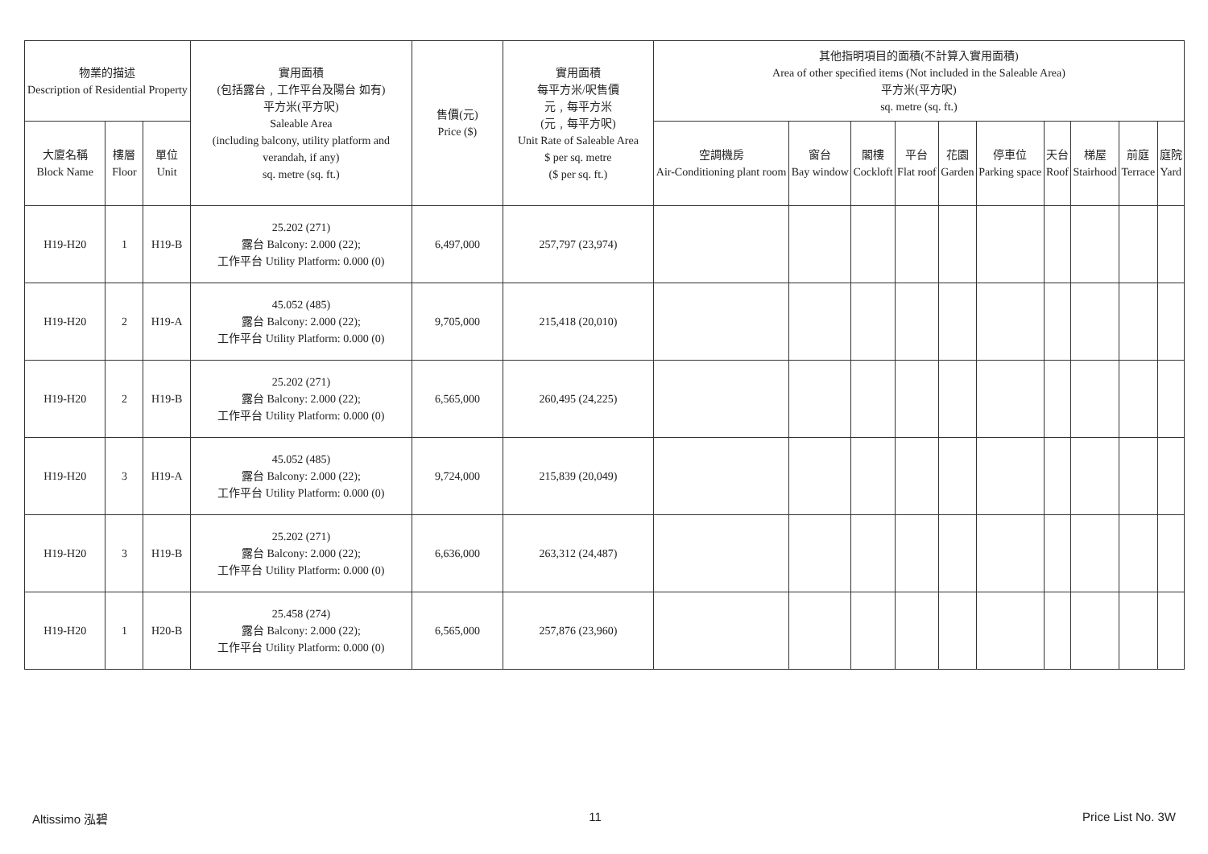| 物業的描述 Description of Residential Property | | | 實用面積 (包括露台﹐工作平台及陽台 如有) 平方米(平方呎) Saleable Area (including balcony, utility platform and verandah, if any) sq. metre (sq. ft.) | 售價(元) Price ($) | 實用面積 每平方米/呎售價 元﹐每平方米 (元﹐每平方呎) Unit Rate of Saleable Area $ per sq. metre ($ per sq. ft.) | 其他指明項目的面積(不計算入實用面積) Area of other specified items (Not included in the Saleable Area) 平方米(平方呎) sq. metre (sq. ft.) | | | | | | | | | |
| --- | --- | --- | --- | --- | --- | --- | --- | --- | --- | --- | --- | --- | --- | --- | --- |
| 大廈名稱 Block Name | 樓層 Floor | 單位 Unit | | | | 空調機房 Air-Conditioning plant room | 窗台 Bay window | 閣樓 Cockloft | 平台 Flat roof | 花園 Garden | 停車位 Parking space | 天台 Roof | 梯屋 Stairhood | 前庭 Terrace | 庭院 Yard |
| H19-H20 | 1 | H19-B | 25.202 (271) 露台 Balcony: 2.000 (22); 工作平台 Utility Platform: 0.000 (0) | 6,497,000 | 257,797 (23,974) | | | | | | | | | | |
| H19-H20 | 2 | H19-A | 45.052 (485) 露台 Balcony: 2.000 (22); 工作平台 Utility Platform: 0.000 (0) | 9,705,000 | 215,418 (20,010) | | | | | | | | | | |
| H19-H20 | 2 | H19-B | 25.202 (271) 露台 Balcony: 2.000 (22); 工作平台 Utility Platform: 0.000 (0) | 6,565,000 | 260,495 (24,225) | | | | | | | | | | |
| H19-H20 | 3 | H19-A | 45.052 (485) 露台 Balcony: 2.000 (22); 工作平台 Utility Platform: 0.000 (0) | 9,724,000 | 215,839 (20,049) | | | | | | | | | | |
| H19-H20 | 3 | H19-B | 25.202 (271) 露台 Balcony: 2.000 (22); 工作平台 Utility Platform: 0.000 (0) | 6,636,000 | 263,312 (24,487) | | | | | | | | | | |
| H19-H20 | 1 | H20-B | 25.458 (274) 露台 Balcony: 2.000 (22); 工作平台 Utility Platform: 0.000 (0) | 6,565,000 | 257,876 (23,960) | | | | | | | | | | |
Altissimo 泓碧 11 Price List No. 3W